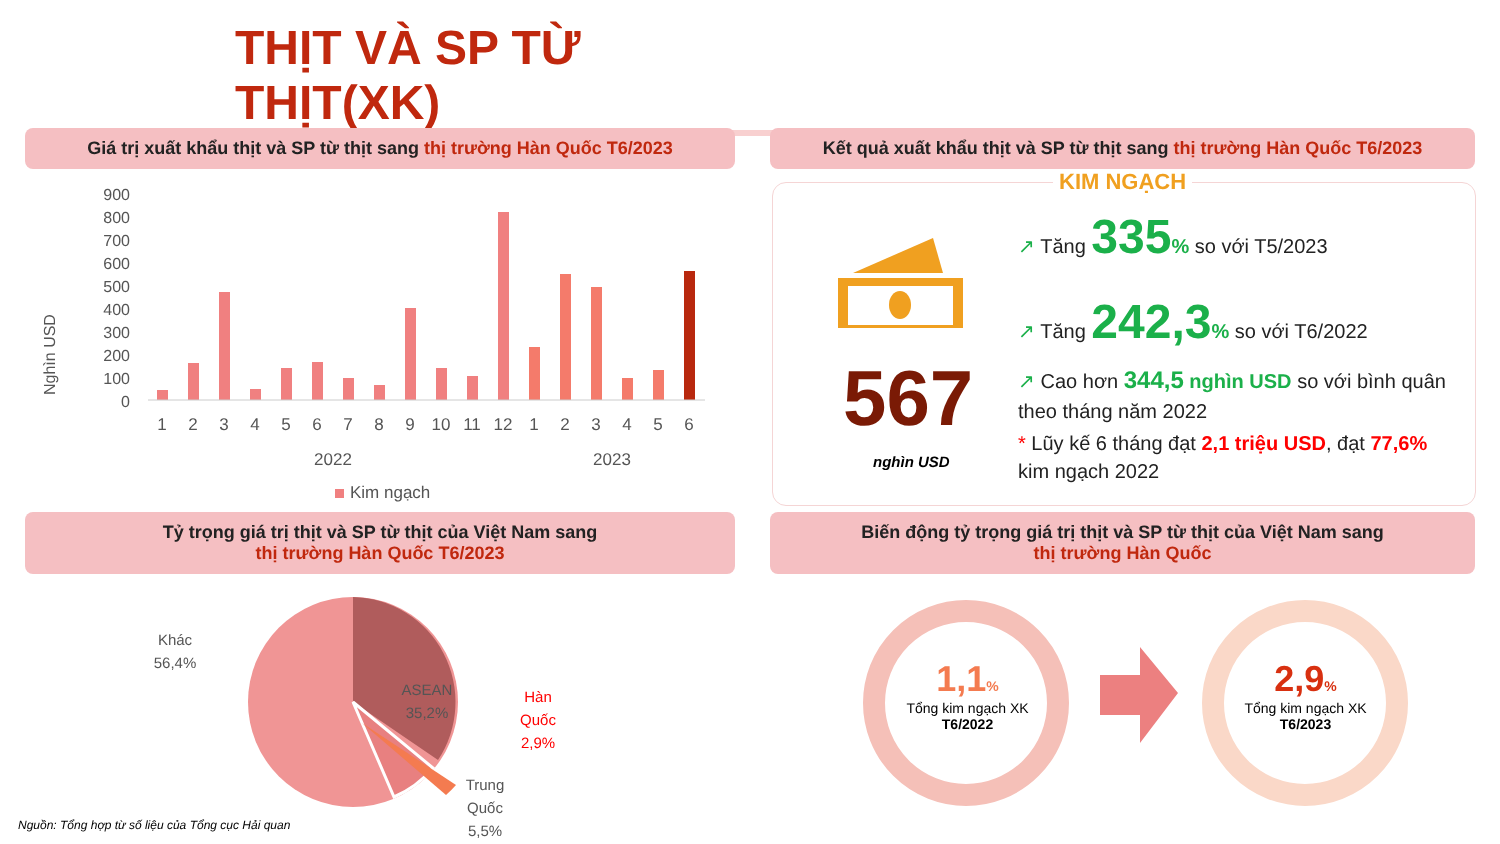THỊT VÀ SP TỪ THỊT(XK)
Giá trị xuất khẩu thịt và SP từ thịt sang thị trường Hàn Quốc T6/2023
Kết quả xuất khẩu thịt và SP từ thịt sang thị trường Hàn Quốc T6/2023
Nghìn USD
900
800
700
600
500
400
300
200
100
0
1
2
3
4
5
6
7
8
9
10
11
12
1
2
3
4
5
6
2022
2023
Kim ngạch
KIM NGẠCH
567
nghìn USD
↗ Tăng 335% so với T5/2023
↗ Tăng 242,3% so với T6/2022
↗ Cao hơn 344,5 nghìn USD so với bình quân theo tháng năm 2022
* Lũy kế 6 tháng đạt 2,1 triệu USD, đạt 77,6% kim ngạch 2022
Tỷ trọng giá trị thịt và SP từ thịt của Việt Nam sang
thị trường Hàn Quốc T6/2023
Biến động tỷ trọng giá trị thịt và SP từ thịt của Việt Nam sang
thị trường Hàn Quốc
Khác
56,4%
ASEAN
35,2%
Hàn
Quốc
2,9%
Trung
Quốc
5,5%
1,1%
Tổng kim ngạch XK
T6/2022
2,9%
Tổng kim ngạch XK
T6/2023
Nguồn: Tổng hợp từ số liệu của Tổng cục Hải quan